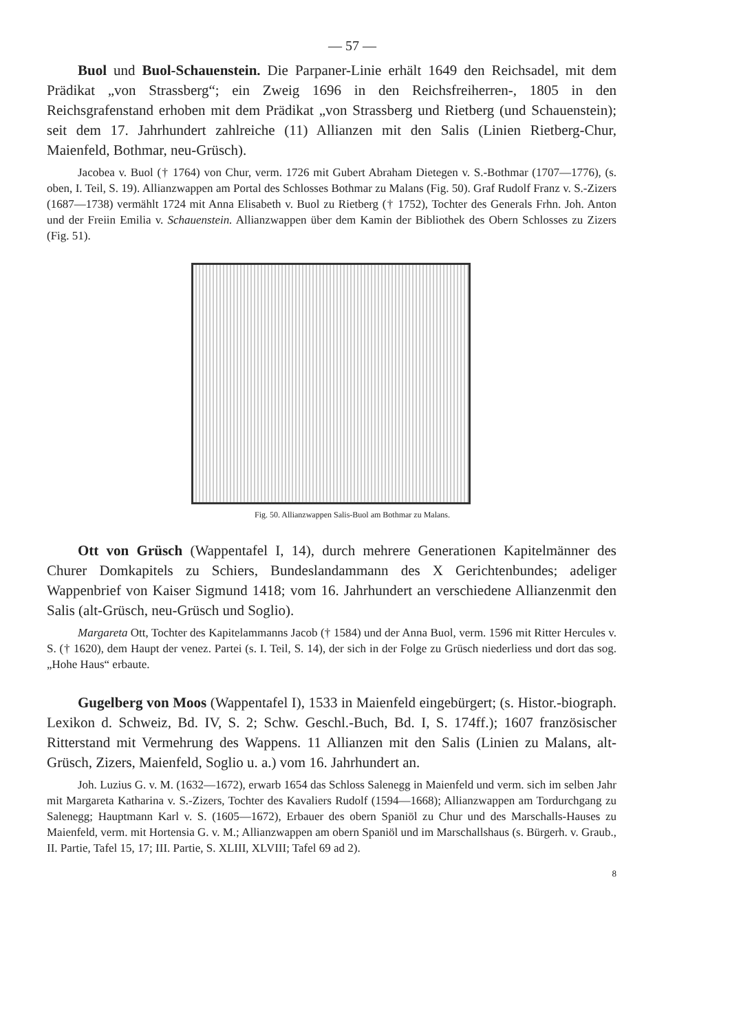— 57 —
Buol und Buol-Schauenstein. Die Parpaner-Linie erhält 1649 den Reichsadel, mit dem Prädikat „von Strassberg“; ein Zweig 1696 in den Reichsfreiherren-, 1805 in den Reichsgrafenstand erhoben mit dem Prädikat „von Strassberg und Rietberg (und Schauenstein); seit dem 17. Jahrhundert zahlreiche (11) Allianzen mit den Salis (Linien Rietberg-Chur, Maienfeld, Bothmar, neu-Grüsch).
Jacobea v. Buol († 1764) von Chur, verm. 1726 mit Gubert Abraham Dietegen v. S.-Bothmar (1707—1776), (s. oben, I. Teil, S. 19). Allianzwappen am Portal des Schlosses Bothmar zu Malans (Fig. 50). Graf Rudolf Franz v. S.-Zizers (1687—1738) vermählt 1724 mit Anna Elisabeth v. Buol zu Rietberg († 1752), Tochter des Generals Frhn. Joh. Anton und der Freiin Emilia v. Schauenstein. Allianzwappen über dem Kamin der Bibliothek des Obern Schlosses zu Zizers (Fig. 51).
Fig. 50. Allianzwappen Salis-Buol am Bothmar zu Malans.
Ott von Grüsch (Wappentafel I, 14), durch mehrere Generationen Kapitelmänner des Churer Domkapitels zu Schiers, Bundeslandammann des X Gerichtenbundes; adeliger Wappenbrief von Kaiser Sigmund 1418; vom 16. Jahrhundert an verschiedene Allianzenmit den Salis (alt-Grüsch, neu-Grüsch und Soglio).
Margareta Ott, Tochter des Kapitelammanns Jacob († 1584) und der Anna Buol, verm. 1596 mit Ritter Hercules v. S. († 1620), dem Haupt der venez. Partei (s. I. Teil, S. 14), der sich in der Folge zu Grüsch niederliess und dort das sog. „Hohe Haus“ erbaute.
Gugelberg von Moos (Wappentafel I), 1533 in Maienfeld eingebürgert; (s. Histor.-biograph. Lexikon d. Schweiz, Bd. IV, S. 2; Schw. Geschl.-Buch, Bd. I, S. 174ff.); 1607 französischer Ritterstand mit Vermehrung des Wappens. 11 Allianzen mit den Salis (Linien zu Malans, alt-Grüsch, Zizers, Maienfeld, Soglio u. a.) vom 16. Jahrhundert an.
Joh. Luzius G. v. M. (1632—1672), erwarb 1654 das Schloss Salenegg in Maienfeld und verm. sich im selben Jahr mit Margareta Katharina v. S.-Zizers, Tochter des Kavaliers Rudolf (1594—1668); Allianzwappen am Tordurchgang zu Salenegg; Hauptmann Karl v. S. (1605—1672), Erbauer des obern Spaniöl zu Chur und des Marschalls-Hauses zu Maienfeld, verm. mit Hortensia G. v. M.; Allianzwappen am obern Spaniöl und im Marschallshaus (s. Bürgerh. v. Graub., II. Partie, Tafel 15, 17; III. Partie, S. XLIII, XLVIII; Tafel 69 ad 2).
8